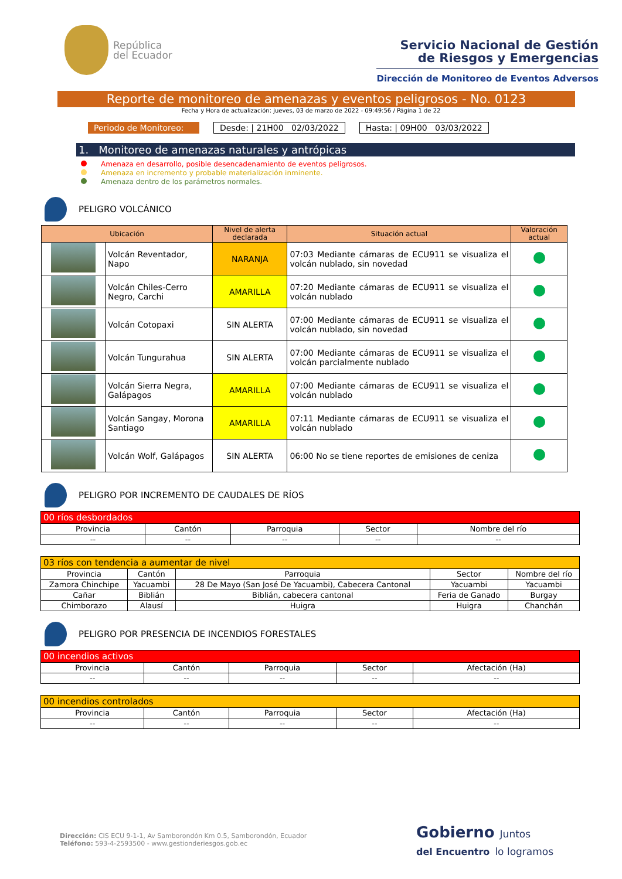República
del Ecuador
Servicio Nacional de Gestión
de Riesgos y Emergencias
Dirección de Monitoreo de Eventos Adversos
Reporte de monitoreo de amenazas y eventos peligrosos - No. 0123
Fecha y Hora de actualización: jueves, 03 de marzo de 2022 - 09:49:56 / Página 1 de 22
Periodo de Monitoreo:
Desde: | 21H00 02/03/2022 Hasta: | 09H00 03/03/2022
1. Monitoreo de amenazas naturales y antrópicas
Amenaza en desarrollo, posible desencadenamiento de eventos peligrosos.
Amenaza en incremento y probable materialización inminente.
Amenaza dentro de los parámetros normales.
PELIGRO VOLCÁNICO
| Ubicación | | Nivel de alerta declarada | Situación actual | Valoración actual |
| --- | --- | --- | --- | --- |
| | Volcán Reventador, Napo | NARANJA | 07:03 Mediante cámaras de ECU911 se visualiza el volcán nublado, sin novedad | |
| | Volcán Chiles-Cerro Negro, Carchi | AMARILLA | 07:20 Mediante cámaras de ECU911 se visualiza el volcán nublado | |
| | Volcán Cotopaxi | SIN ALERTA | 07:00 Mediante cámaras de ECU911 se visualiza el volcán nublado, sin novedad | |
| | Volcán Tungurahua | SIN ALERTA | 07:00 Mediante cámaras de ECU911 se visualiza el volcán parcialmente nublado | |
| | Volcán Sierra Negra, Galápagos | AMARILLA | 07:00 Mediante cámaras de ECU911 se visualiza el volcán nublado | |
| | Volcán Sangay, Morona Santiago | AMARILLA | 07:11 Mediante cámaras de ECU911 se visualiza el volcán nublado | |
| | Volcán Wolf, Galápagos | SIN ALERTA | 06:00 No se tiene reportes de emisiones de ceniza | |
PELIGRO POR INCREMENTO DE CAUDALES DE RÍOS
| 00 ríos desbordados | | | | |
| Provincia | Cantón | Parroquia | Sector | Nombre del río |
| -- | -- | -- | -- | -- |
| 03 ríos con tendencia a aumentar de nivel | | | | |
| Provincia | Cantón | Parroquia | Sector | Nombre del río |
| Zamora Chinchipe | Yacuambi | 28 De Mayo (San José De Yacuambi), Cabecera Cantonal | Yacuambi | Yacuambi |
| Cañar | Biblián | Biblián, cabecera cantonal | Feria de Ganado | Burgay |
| Chimborazo | Alausí | Huigra | Huigra | Chanchán |
PELIGRO POR PRESENCIA DE INCENDIOS FORESTALES
| 00 incendios activos | | | | |
| Provincia | Cantón | Parroquia | Sector | Afectación (Ha) |
| -- | -- | -- | -- | -- |
| 00 incendios controlados | | | | |
| Provincia | Cantón | Parroquia | Sector | Afectación (Ha) |
| -- | -- | -- | -- | -- |
Dirección: CIS ECU 9-1-1, Av Samborondón Km 0.5, Samborondón, Ecuador
Teléfono: 593-4-2593500 - www.gestionderiesgos.gob.ec
Gobierno Juntos
del Encuentro lo logramos